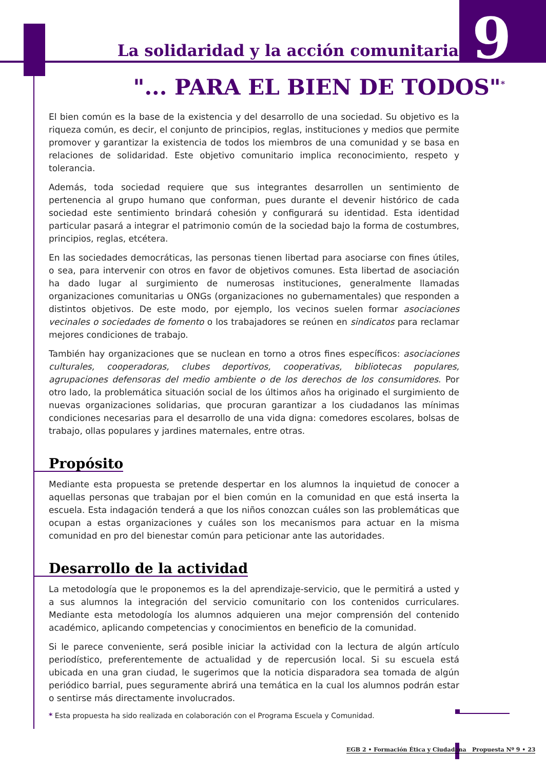La solidaridad y la acción comunitaria
9
"... PARA EL BIEN DE TODOS"<sup>*</sup>
El bien común es la base de la existencia y del desarrollo de una sociedad. Su objetivo es la riqueza común, es decir, el conjunto de principios, reglas, instituciones y medios que permite promover y garantizar la existencia de todos los miembros de una comunidad y se basa en relaciones de solidaridad. Este objetivo comunitario implica reconocimiento, respeto y tolerancia.
Además, toda sociedad requiere que sus integrantes desarrollen un sentimiento de pertenencia al grupo humano que conforman, pues durante el devenir histórico de cada sociedad este sentimiento brindará cohesión y configurará su identidad. Esta identidad particular pasará a integrar el patrimonio común de la sociedad bajo la forma de costumbres, principios, reglas, etcétera.
En las sociedades democráticas, las personas tienen libertad para asociarse con fines útiles, o sea, para intervenir con otros en favor de objetivos comunes. Esta libertad de asociación ha dado lugar al surgimiento de numerosas instituciones, generalmente llamadas organizaciones comunitarias u ONGs (organizaciones no gubernamentales) que responden a distintos objetivos. De este modo, por ejemplo, los vecinos suelen formar asociaciones vecinales o sociedades de fomento o los trabajadores se reúnen en sindicatos para reclamar mejores condiciones de trabajo.
También hay organizaciones que se nuclean en torno a otros fines específicos: asociaciones culturales, cooperadoras, clubes deportivos, cooperativas, bibliotecas populares, agrupaciones defensoras del medio ambiente o de los derechos de los consumidores. Por otro lado, la problemática situación social de los últimos años ha originado el surgimiento de nuevas organizaciones solidarias, que procuran garantizar a los ciudadanos las mínimas condiciones necesarias para el desarrollo de una vida digna: comedores escolares, bolsas de trabajo, ollas populares y jardines maternales, entre otras.
Propósito
Mediante esta propuesta se pretende despertar en los alumnos la inquietud de conocer a aquellas personas que trabajan por el bien común en la comunidad en que está inserta la escuela. Esta indagación tenderá a que los niños conozcan cuáles son las problemáticas que ocupan a estas organizaciones y cuáles son los mecanismos para actuar en la misma comunidad en pro del bienestar común para peticionar ante las autoridades.
Desarrollo de la actividad
La metodología que le proponemos es la del aprendizaje-servicio, que le permitirá a usted y a sus alumnos la integración del servicio comunitario con los contenidos curriculares. Mediante esta metodología los alumnos adquieren una mejor comprensión del contenido académico, aplicando competencias y conocimientos en beneficio de la comunidad.
Si le parece conveniente, será posible iniciar la actividad con la lectura de algún artículo periodístico, preferentemente de actualidad y de repercusión local. Si su escuela está ubicada en una gran ciudad, le sugerimos que la noticia disparadora sea tomada de algún periódico barrial, pues seguramente abrirá una temática en la cual los alumnos podrán estar o sentirse más directamente involucrados.
* Esta propuesta ha sido realizada en colaboración con el Programa Escuela y Comunidad.
EGB 2 • Formación Ética y Ciudadana Propuesta Nº 9 • 23